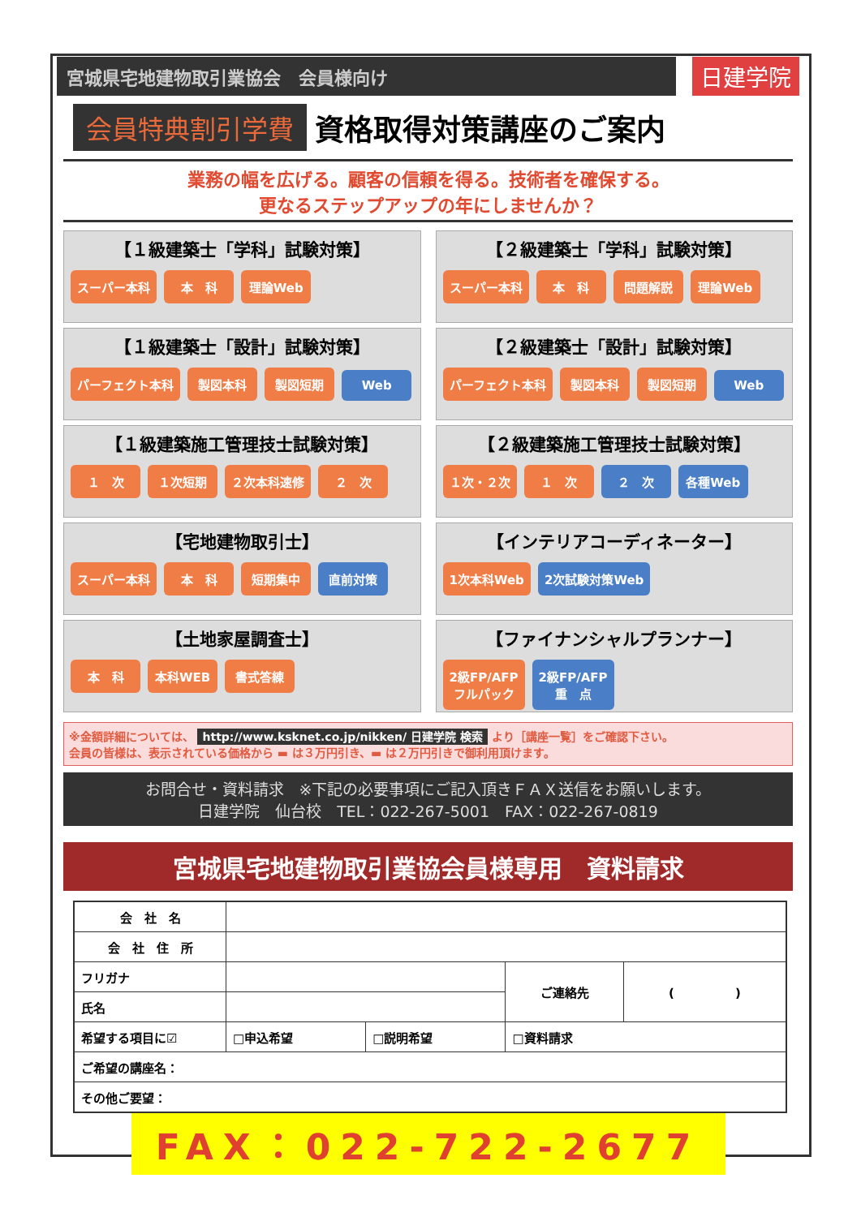宮城県宅地建物取引業協会　会員様向け
日建学院
会員特典割引学費
資格取得対策講座のご案内
業務の幅を広げる。顧客の信頼を得る。技術者を確保する。
更なるステップアップの年にしませんか？
【１級建築士「学科」試験対策】
スーパー本科 本　科 理論Web
【２級建築士「学科」試験対策】
スーパー本科 本　科 問題解説 理論Web
【１級建築士「設計」試験対策】
パーフェクト本科 製図本科 製図短期 Web
【２級建築士「設計」試験対策】
パーフェクト本科 製図本科 製図短期 Web
【１級建築施工管理技士試験対策】
１　次 １次短期 ２次本科速修 ２　次
【２級建築施工管理技士試験対策】
１次・２次 １　次 ２　次 各種Web
【宅地建物取引士】
スーパー本科 本　科 短期集中 直前対策
【インテリアコーディネーター】
1次本科Web 2次試験対策Web
【土地家屋調査士】
本　科 本科WEB 書式答練
【ファイナンシャルプランナー】
2級FP/AFP
フルパック 2級FP/AFP
重　点
※金額詳細については、 http://www.ksknet.co.jp/nikken/ 日建学院 検索 より［講座一覧］をご確認下さい。
会員の皆様は、表示されている価格から ▬ は３万円引き、▬ は２万円引きで御利用頂けます。
お問合せ・資料請求　※下記の必要事項にご記入頂きＦＡＸ送信をお願いします。
日建学院　仙台校　TEL：022-267-5001　FAX：022-267-0819
宮城県宅地建物取引業協会員様専用　資料請求
| 会 社 名 | | | | |
| 会 社 住 所 | | | | |
| フリガナ | | | ご連絡先 | ( ) |
| 氏名 | | | | |
| 希望する項目に☑ | □申込希望 | □説明希望 | □資料請求 | |
| ご希望の講座名： | | | | |
| その他ご要望： | | | | |
FAX：022-722-2677